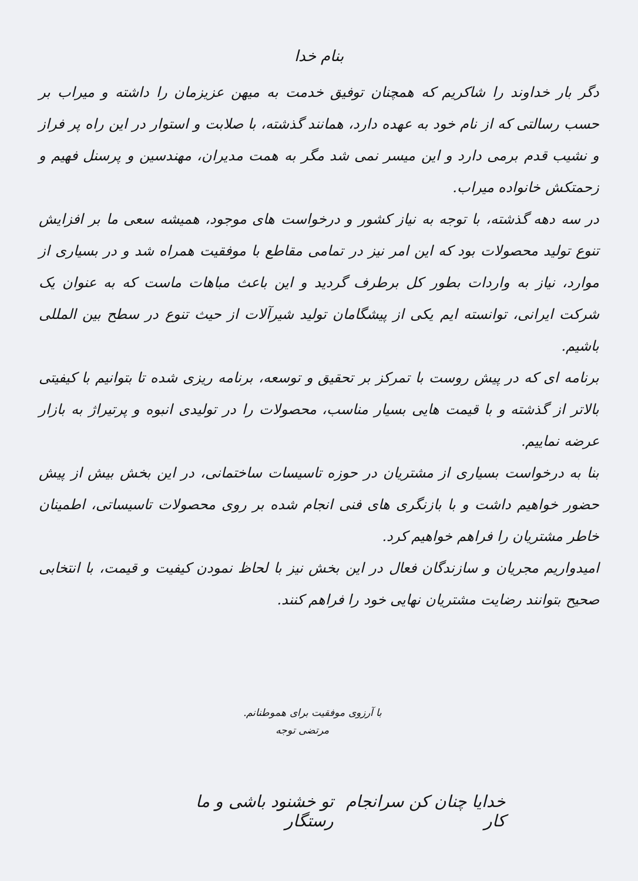بنام خدا
دگر بار خداوند را شاکریم که همچنان توفیق خدمت به میهن عزیزمان را داشته و میراب بر حسب رسالتی که از نام خود به عهده دارد، همانند گذشته، با صلابت و استوار در این راه پر فراز و نشیب قدم برمی دارد و این میسر نمی شد مگر به همت مدیران، مهندسین و پرسنل فهیم و زحمتکش خانواده میراب.
در سه دهه گذشته، با توجه به نیاز کشور و درخواست های موجود، همیشه سعی ما بر افزایش تنوع تولید محصولات بود که این امر نیز در تمامی مقاطع با موفقیت همراه شد و در بسیاری از موارد، نیاز به واردات بطور کل برطرف گردید و این باعث مباهات ماست که به عنوان یک شرکت ایرانی، توانسته ایم یکی از پیشگامان تولید شیرآلات از حیث تنوع در سطح بین المللی باشیم.
برنامه ای که در پیش روست با تمرکز بر تحقیق و توسعه، برنامه ریزی شده تا بتوانیم با کیفیتی بالاتر از گذشته و با قیمت هایی بسیار مناسب، محصولات را در تولیدی انبوه و پرتیراژ به بازار عرضه نماییم.
بنا به درخواست بسیاری از مشتریان در حوزه تاسیسات ساختمانی، در این بخش بیش از پیش حضور خواهیم داشت و با بازنگری های فنی انجام شده بر روی محصولات تاسیساتی، اطمینان خاطر مشتریان را فراهم خواهیم کرد.
امیدواریم مجریان و سازندگان فعال در این بخش نیز با لحاظ نمودن کیفیت و قیمت، با انتخابی صحیح بتوانند رضایت مشتریان نهایی خود را فراهم کنند.
با آرزوی موفقیت برای هموطنانم.
مرتضی توجه
خدایا چنان کن سرانجام کار تو خشنود باشی و ما رستگار